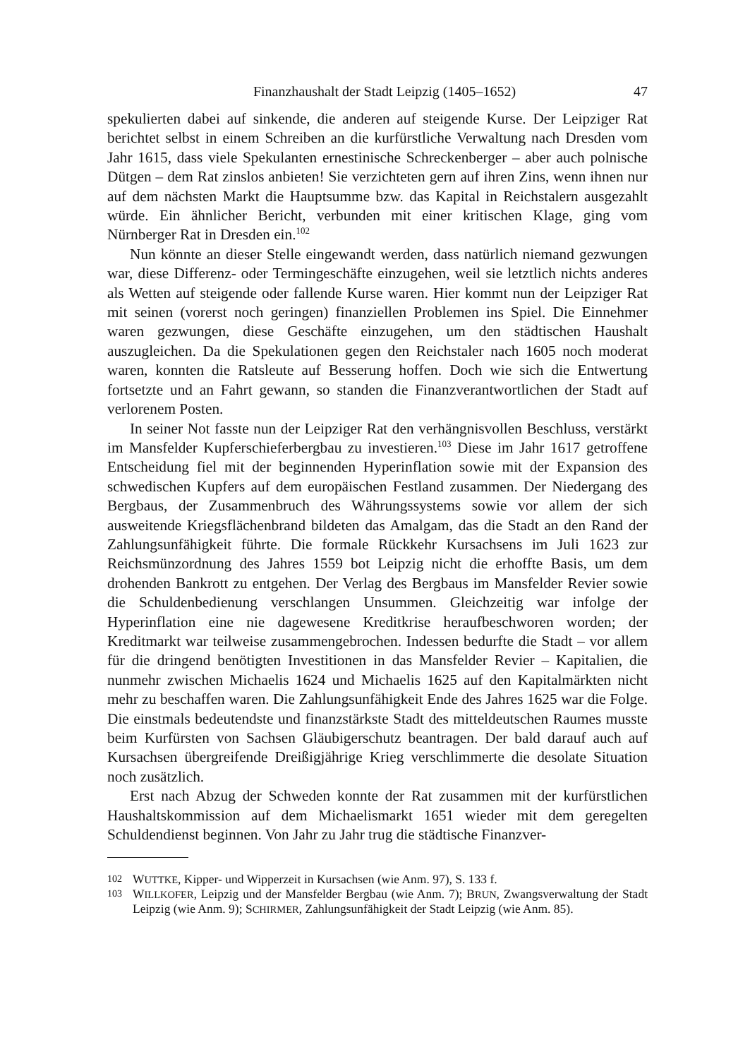Finanzhaushalt der Stadt Leipzig (1405–1652) 47
spekulierten dabei auf sinkende, die anderen auf steigende Kurse. Der Leipziger Rat berichtet selbst in einem Schreiben an die kurfürstliche Verwaltung nach Dresden vom Jahr 1615, dass viele Spekulanten ernestinische Schreckenberger – aber auch polnische Dütgen – dem Rat zinslos anbieten! Sie verzichteten gern auf ihren Zins, wenn ihnen nur auf dem nächsten Markt die Hauptsumme bzw. das Kapital in Reichstalern ausgezahlt würde. Ein ähnlicher Bericht, verbunden mit einer kritischen Klage, ging vom Nürnberger Rat in Dresden ein.<sup>102</sup>
Nun könnte an dieser Stelle eingewandt werden, dass natürlich niemand gezwungen war, diese Differenz- oder Termingeschäfte einzugehen, weil sie letztlich nichts anderes als Wetten auf steigende oder fallende Kurse waren. Hier kommt nun der Leipziger Rat mit seinen (vorerst noch geringen) finanziellen Problemen ins Spiel. Die Einnehmer waren gezwungen, diese Geschäfte einzugehen, um den städtischen Haushalt auszugleichen. Da die Spekulationen gegen den Reichstaler nach 1605 noch moderat waren, konnten die Ratsleute auf Besserung hoffen. Doch wie sich die Entwertung fortsetzte und an Fahrt gewann, so standen die Finanzverantwortlichen der Stadt auf verlorenem Posten.
In seiner Not fasste nun der Leipziger Rat den verhängnisvollen Beschluss, verstärkt im Mansfelder Kupferschieferbergbau zu investieren.<sup>103</sup> Diese im Jahr 1617 getroffene Entscheidung fiel mit der beginnenden Hyperinflation sowie mit der Expansion des schwedischen Kupfers auf dem europäischen Festland zusammen. Der Niedergang des Bergbaus, der Zusammenbruch des Währungssystems sowie vor allem der sich ausweitende Kriegsflächenbrand bildeten das Amalgam, das die Stadt an den Rand der Zahlungsunfähigkeit führte. Die formale Rückkehr Kursachsens im Juli 1623 zur Reichsmünzordnung des Jahres 1559 bot Leipzig nicht die erhoffte Basis, um dem drohenden Bankrott zu entgehen. Der Verlag des Bergbaus im Mansfelder Revier sowie die Schuldenbedienung verschlangen Unsummen. Gleichzeitig war infolge der Hyperinflation eine nie dagewesene Kreditkrise heraufbeschworen worden; der Kreditmarkt war teilweise zusammengebrochen. Indessen bedurfte die Stadt – vor allem für die dringend benötigten Investitionen in das Mansfelder Revier – Kapitalien, die nunmehr zwischen Michaelis 1624 und Michaelis 1625 auf den Kapitalmärkten nicht mehr zu beschaffen waren. Die Zahlungsunfähigkeit Ende des Jahres 1625 war die Folge. Die einstmals bedeutendste und finanzstärkste Stadt des mitteldeutschen Raumes musste beim Kurfürsten von Sachsen Gläubigerschutz beantragen. Der bald darauf auch auf Kursachsen übergreifende Dreißigjährige Krieg verschlimmerte die desolate Situation noch zusätzlich.
Erst nach Abzug der Schweden konnte der Rat zusammen mit der kurfürstlichen Haushaltskommission auf dem Michaelismarkt 1651 wieder mit dem geregelten Schuldendienst beginnen. Von Jahr zu Jahr trug die städtische Finanzver-
102 WUTTKE, Kipper- und Wipperzeit in Kursachsen (wie Anm. 97), S. 133 f.
103 WILLKOFER, Leipzig und der Mansfelder Bergbau (wie Anm. 7); BRUN, Zwangsverwaltung der Stadt Leipzig (wie Anm. 9); SCHIRMER, Zahlungsunfähigkeit der Stadt Leipzig (wie Anm. 85).